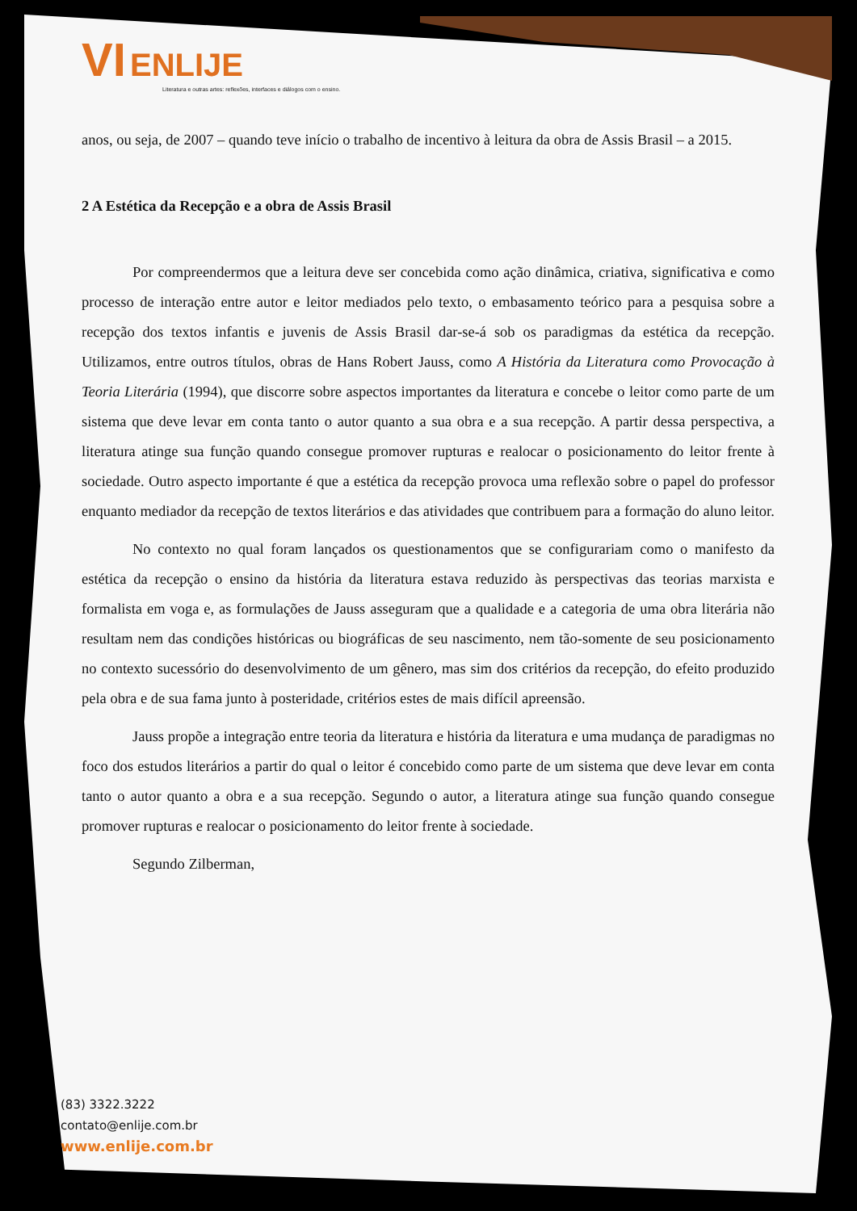VI ENLIJE
Literatura e outras artes: reflexões, interfaces e diálogos com o ensino.
anos, ou seja, de 2007 – quando teve início o trabalho de incentivo à leitura da obra de Assis Brasil – a 2015.
2 A Estética da Recepção e a obra de Assis Brasil
Por compreendermos que a leitura deve ser concebida como ação dinâmica, criativa, significativa e como processo de interação entre autor e leitor mediados pelo texto, o embasamento teórico para a pesquisa sobre a recepção dos textos infantis e juvenis de Assis Brasil dar-se-á sob os paradigmas da estética da recepção. Utilizamos, entre outros títulos, obras de Hans Robert Jauss, como A História da Literatura como Provocação à Teoria Literária (1994), que discorre sobre aspectos importantes da literatura e concebe o leitor como parte de um sistema que deve levar em conta tanto o autor quanto a sua obra e a sua recepção. A partir dessa perspectiva, a literatura atinge sua função quando consegue promover rupturas e realocar o posicionamento do leitor frente à sociedade. Outro aspecto importante é que a estética da recepção provoca uma reflexão sobre o papel do professor enquanto mediador da recepção de textos literários e das atividades que contribuem para a formação do aluno leitor.
No contexto no qual foram lançados os questionamentos que se configurariam como o manifesto da estética da recepção o ensino da história da literatura estava reduzido às perspectivas das teorias marxista e formalista em voga e, as formulações de Jauss asseguram que a qualidade e a categoria de uma obra literária não resultam nem das condições históricas ou biográficas de seu nascimento, nem tão-somente de seu posicionamento no contexto sucessório do desenvolvimento de um gênero, mas sim dos critérios da recepção, do efeito produzido pela obra e de sua fama junto à posteridade, critérios estes de mais difícil apreensão.
Jauss propõe a integração entre teoria da literatura e história da literatura e uma mudança de paradigmas no foco dos estudos literários a partir do qual o leitor é concebido como parte de um sistema que deve levar em conta tanto o autor quanto a obra e a sua recepção. Segundo o autor, a literatura atinge sua função quando consegue promover rupturas e realocar o posicionamento do leitor frente à sociedade.
Segundo Zilberman,
(83) 3322.3222
contato@enlije.com.br
www.enlije.com.br